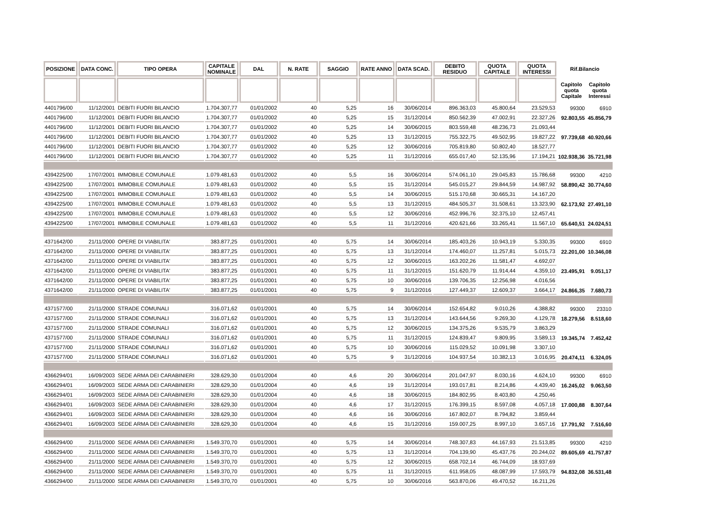| POSIZIONE | DATA CONC. | TIPO OPERA | CAPITALE NOMINALE | DAL | N. RATE | SAGGIO | RATE ANNO | DATA SCAD. | DEBITO RESIDUO | QUOTA CAPITALE | QUOTA INTERESSI | Rif.Bilancio | |
| --- | --- | --- | --- | --- | --- | --- | --- | --- | --- | --- | --- | --- | --- |
| | | | | | | | | | | | | Capitolo quota Capitale | Capitolo quota Interessi |
| 4401796/00 | 11/12/2001 | DEBITI FUORI BILANCIO | 1.704.307,77 | 01/01/2002 | 40 | 5,25 | 16 | 30/06/2014 | 896.363,03 | 45.800,64 | 23.529,53 | 99300 | 6910 |
| 4401796/00 | 11/12/2001 | DEBITI FUORI BILANCIO | 1.704.307,77 | 01/01/2002 | 40 | 5,25 | 15 | 31/12/2014 | 850.562,39 | 47.002,91 | 22.327,26 | 92.803,55 | 45.856,79 |
| 4401796/00 | 11/12/2001 | DEBITI FUORI BILANCIO | 1.704.307,77 | 01/01/2002 | 40 | 5,25 | 14 | 30/06/2015 | 803.559,48 | 48.236,73 | 21.093,44 | | |
| 4401796/00 | 11/12/2001 | DEBITI FUORI BILANCIO | 1.704.307,77 | 01/01/2002 | 40 | 5,25 | 13 | 31/12/2015 | 755.322,75 | 49.502,95 | 19.827,22 | 97.739,68 | 40.920,66 |
| 4401796/00 | 11/12/2001 | DEBITI FUORI BILANCIO | 1.704.307,77 | 01/01/2002 | 40 | 5,25 | 12 | 30/06/2016 | 705.819,80 | 50.802,40 | 18.527,77 | | |
| 4401796/00 | 11/12/2001 | DEBITI FUORI BILANCIO | 1.704.307,77 | 01/01/2002 | 40 | 5,25 | 11 | 31/12/2016 | 655.017,40 | 52.135,96 | 17.194,21 | 102.938,36 | 35.721,98 |
| 4394225/00 | 17/07/2001 | IMMOBILE COMUNALE | 1.079.481,63 | 01/01/2002 | 40 | 5,5 | 16 | 30/06/2014 | 574.061,10 | 29.045,83 | 15.786,68 | 99300 | 4210 |
| 4394225/00 | 17/07/2001 | IMMOBILE COMUNALE | 1.079.481,63 | 01/01/2002 | 40 | 5,5 | 15 | 31/12/2014 | 545.015,27 | 29.844,59 | 14.987,92 | 58.890,42 | 30.774,60 |
| 4394225/00 | 17/07/2001 | IMMOBILE COMUNALE | 1.079.481,63 | 01/01/2002 | 40 | 5,5 | 14 | 30/06/2015 | 515.170,68 | 30.665,31 | 14.167,20 | | |
| 4394225/00 | 17/07/2001 | IMMOBILE COMUNALE | 1.079.481,63 | 01/01/2002 | 40 | 5,5 | 13 | 31/12/2015 | 484.505,37 | 31.508,61 | 13.323,90 | 62.173,92 | 27.491,10 |
| 4394225/00 | 17/07/2001 | IMMOBILE COMUNALE | 1.079.481,63 | 01/01/2002 | 40 | 5,5 | 12 | 30/06/2016 | 452.996,76 | 32.375,10 | 12.457,41 | | |
| 4394225/00 | 17/07/2001 | IMMOBILE COMUNALE | 1.079.481,63 | 01/01/2002 | 40 | 5,5 | 11 | 31/12/2016 | 420.621,66 | 33.265,41 | 11.567,10 | 65.640,51 | 24.024,51 |
| 4371642/00 | 21/11/2000 | OPERE DI VIABILITA' | 383.877,25 | 01/01/2001 | 40 | 5,75 | 14 | 30/06/2014 | 185.403,26 | 10.943,19 | 5.330,35 | 99300 | 6910 |
| 4371642/00 | 21/11/2000 | OPERE DI VIABILITA' | 383.877,25 | 01/01/2001 | 40 | 5,75 | 13 | 31/12/2014 | 174.460,07 | 11.257,81 | 5.015,73 | 22.201,00 | 10.346,08 |
| 4371642/00 | 21/11/2000 | OPERE DI VIABILITA' | 383.877,25 | 01/01/2001 | 40 | 5,75 | 12 | 30/06/2015 | 163.202,26 | 11.581,47 | 4.692,07 | | |
| 4371642/00 | 21/11/2000 | OPERE DI VIABILITA' | 383.877,25 | 01/01/2001 | 40 | 5,75 | 11 | 31/12/2015 | 151.620,79 | 11.914,44 | 4.359,10 | 23.495,91 | 9.051,17 |
| 4371642/00 | 21/11/2000 | OPERE DI VIABILITA' | 383.877,25 | 01/01/2001 | 40 | 5,75 | 10 | 30/06/2016 | 139.706,35 | 12.256,98 | 4.016,56 | | |
| 4371642/00 | 21/11/2000 | OPERE DI VIABILITA' | 383.877,25 | 01/01/2001 | 40 | 5,75 | 9 | 31/12/2016 | 127.449,37 | 12.609,37 | 3.664,17 | 24.866,35 | 7.680,73 |
| 4371577/00 | 21/11/2000 | STRADE COMUNALI | 316.071,62 | 01/01/2001 | 40 | 5,75 | 14 | 30/06/2014 | 152.654,82 | 9.010,26 | 4.388,82 | 99300 | 23310 |
| 4371577/00 | 21/11/2000 | STRADE COMUNALI | 316.071,62 | 01/01/2001 | 40 | 5,75 | 13 | 31/12/2014 | 143.644,56 | 9.269,30 | 4.129,78 | 18.279,56 | 8.518,60 |
| 4371577/00 | 21/11/2000 | STRADE COMUNALI | 316.071,62 | 01/01/2001 | 40 | 5,75 | 12 | 30/06/2015 | 134.375,26 | 9.535,79 | 3.863,29 | | |
| 4371577/00 | 21/11/2000 | STRADE COMUNALI | 316.071,62 | 01/01/2001 | 40 | 5,75 | 11 | 31/12/2015 | 124.839,47 | 9.809,95 | 3.589,13 | 19.345,74 | 7.452,42 |
| 4371577/00 | 21/11/2000 | STRADE COMUNALI | 316.071,62 | 01/01/2001 | 40 | 5,75 | 10 | 30/06/2016 | 115.029,52 | 10.091,98 | 3.307,10 | | |
| 4371577/00 | 21/11/2000 | STRADE COMUNALI | 316.071,62 | 01/01/2001 | 40 | 5,75 | 9 | 31/12/2016 | 104.937,54 | 10.382,13 | 3.016,95 | 20.474,11 | 6.324,05 |
| 4366294/01 | 16/09/2003 | SEDE ARMA DEI CARABINIERI | 328.629,30 | 01/01/2004 | 40 | 4,6 | 20 | 30/06/2014 | 201.047,97 | 8.030,16 | 4.624,10 | 99300 | 6910 |
| 4366294/01 | 16/09/2003 | SEDE ARMA DEI CARABINIERI | 328.629,30 | 01/01/2004 | 40 | 4,6 | 19 | 31/12/2014 | 193.017,81 | 8.214,86 | 4.439,40 | 16.245,02 | 9.063,50 |
| 4366294/01 | 16/09/2003 | SEDE ARMA DEI CARABINIERI | 328.629,30 | 01/01/2004 | 40 | 4,6 | 18 | 30/06/2015 | 184.802,95 | 8.403,80 | 4.250,46 | | |
| 4366294/01 | 16/09/2003 | SEDE ARMA DEI CARABINIERI | 328.629,30 | 01/01/2004 | 40 | 4,6 | 17 | 31/12/2015 | 176.399,15 | 8.597,08 | 4.057,18 | 17.000,88 | 8.307,64 |
| 4366294/01 | 16/09/2003 | SEDE ARMA DEI CARABINIERI | 328.629,30 | 01/01/2004 | 40 | 4,6 | 16 | 30/06/2016 | 167.802,07 | 8.794,82 | 3.859,44 | | |
| 4366294/01 | 16/09/2003 | SEDE ARMA DEI CARABINIERI | 328.629,30 | 01/01/2004 | 40 | 4,6 | 15 | 31/12/2016 | 159.007,25 | 8.997,10 | 3.657,16 | 17.791,92 | 7.516,60 |
| 4366294/00 | 21/11/2000 | SEDE ARMA DEI CARABINIERI | 1.549.370,70 | 01/01/2001 | 40 | 5,75 | 14 | 30/06/2014 | 748.307,83 | 44.167,93 | 21.513,85 | 99300 | 4210 |
| 4366294/00 | 21/11/2000 | SEDE ARMA DEI CARABINIERI | 1.549.370,70 | 01/01/2001 | 40 | 5,75 | 13 | 31/12/2014 | 704.139,90 | 45.437,76 | 20.244,02 | 89.605,69 | 41.757,87 |
| 4366294/00 | 21/11/2000 | SEDE ARMA DEI CARABINIERI | 1.549.370,70 | 01/01/2001 | 40 | 5,75 | 12 | 30/06/2015 | 658.702,14 | 46.744,09 | 18.937,69 | | |
| 4366294/00 | 21/11/2000 | SEDE ARMA DEI CARABINIERI | 1.549.370,70 | 01/01/2001 | 40 | 5,75 | 11 | 31/12/2015 | 611.958,05 | 48.087,99 | 17.593,79 | 94.832,08 | 36.531,48 |
| 4366294/00 | 21/11/2000 | SEDE ARMA DEI CARABINIERI | 1.549.370,70 | 01/01/2001 | 40 | 5,75 | 10 | 30/06/2016 | 563.870,06 | 49.470,52 | 16.211,26 | | |